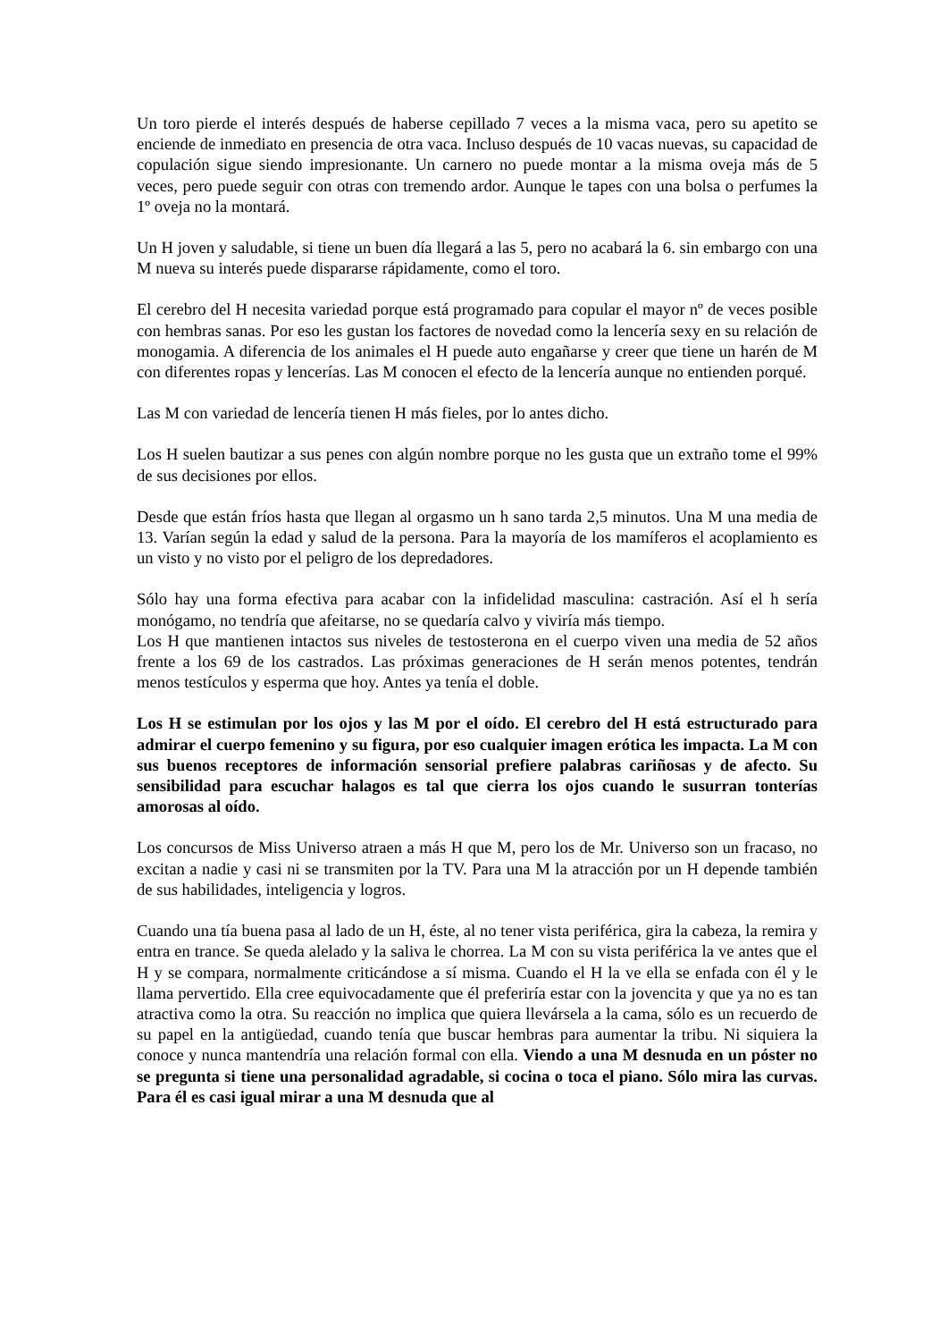Un toro pierde el interés después de haberse cepillado 7 veces a la misma vaca, pero su apetito se enciende de inmediato en presencia de otra vaca. Incluso después de 10 vacas nuevas, su capacidad de copulación sigue siendo impresionante. Un carnero no puede montar a la misma oveja más de 5 veces, pero puede seguir con otras con tremendo ardor. Aunque le tapes con una bolsa o perfumes la 1º oveja no la montará.
Un H joven y saludable, si tiene un buen día llegará a las 5, pero no acabará la 6. sin embargo con una M nueva su interés puede dispararse rápidamente, como el toro.
El cerebro del H necesita variedad porque está programado para copular el mayor nº de veces posible con hembras sanas. Por eso les gustan los factores de novedad como la lencería sexy en su relación de monogamia. A diferencia de los animales el H puede auto engañarse y creer que tiene un harén de M con diferentes ropas y lencerías. Las M conocen el efecto de la lencería aunque no entienden porqué.
Las M con variedad de lencería tienen H más fieles, por lo antes dicho.
Los H suelen bautizar a sus penes con algún nombre porque no les gusta que un extraño tome el 99% de sus decisiones por ellos.
Desde que están fríos hasta que llegan al orgasmo un h sano tarda 2,5 minutos. Una M una media de 13. Varían según la edad y salud de la persona. Para la mayoría de los mamíferos el acoplamiento es un visto y no visto por el peligro de los depredadores.
Sólo hay una forma efectiva para acabar con la infidelidad masculina: castración. Así el h sería monógamo, no tendría que afeitarse, no se quedaría calvo y viviría más tiempo.
Los H que mantienen intactos sus niveles de testosterona en el cuerpo viven una media de 52 años frente a los 69 de los castrados. Las próximas generaciones de H serán menos potentes, tendrán menos testículos y esperma que hoy. Antes ya tenía el doble.
Los H se estimulan por los ojos y las M por el oído. El cerebro del H está estructurado para admirar el cuerpo femenino y su figura, por eso cualquier imagen erótica les impacta. La M con sus buenos receptores de información sensorial prefiere palabras cariñosas y de afecto. Su sensibilidad para escuchar halagos es tal que cierra los ojos cuando le susurran tonterías amorosas al oído.
Los concursos de Miss Universo atraen a más H que M, pero los de Mr. Universo son un fracaso, no excitan a nadie y casi ni se transmiten por la TV. Para una M la atracción por un H depende también de sus habilidades, inteligencia y logros.
Cuando una tía buena pasa al lado de un H, éste, al no tener vista periférica, gira la cabeza, la remira y entra en trance. Se queda alelado y la saliva le chorrea. La M con su vista periférica la ve antes que el H y se compara, normalmente criticándose a sí misma. Cuando el H la ve ella se enfada con él y le llama pervertido. Ella cree equivocadamente que él preferiría estar con la jovencita y que ya no es tan atractiva como la otra. Su reacción no implica que quiera llevársela a la cama, sólo es un recuerdo de su papel en la antigüedad, cuando tenía que buscar hembras para aumentar la tribu. Ni siquiera la conoce y nunca mantendría una relación formal con ella. Viendo a una M desnuda en un póster no se pregunta si tiene una personalidad agradable, si cocina o toca el piano. Sólo mira las curvas. Para él es casi igual mirar a una M desnuda que al